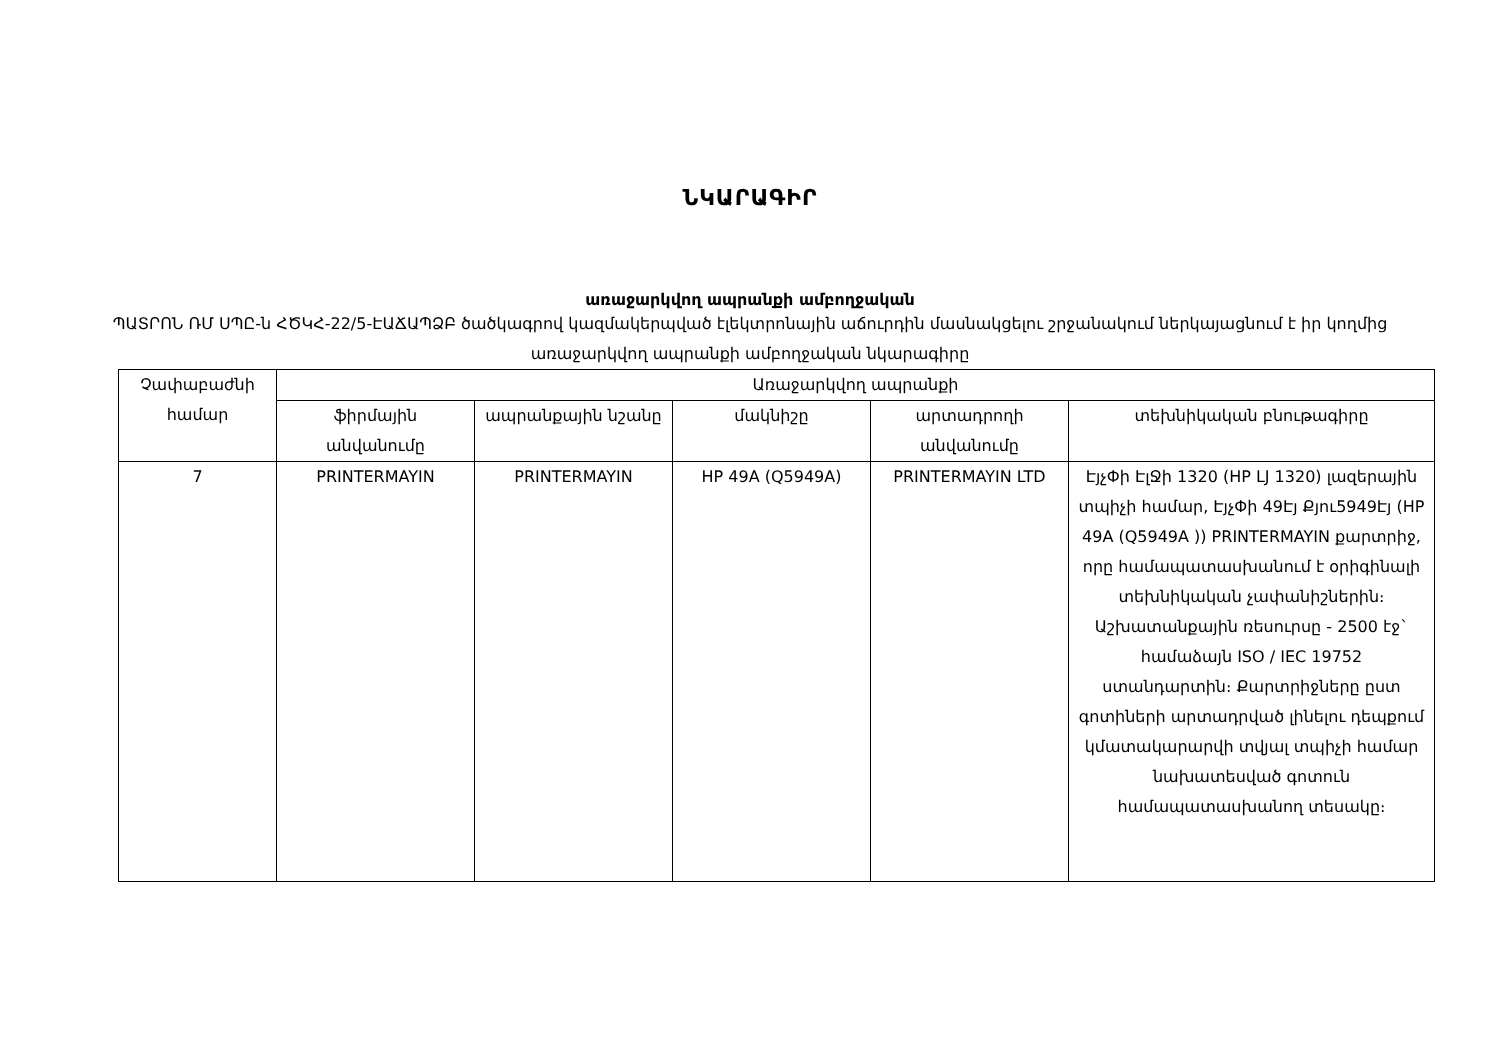ՆԿԱՐԱԳԻՐ
առաջարկվող ապրանքի ամբողջական
ՊԱՏՐՈՆ ՌՄ ՍՊԸ-ն ՀԾԿՀ-22/5-ԷԱՃԱՊՁԲ ծածկագրով կազմակերպված էլեկտրոնային աճուրդին մասնակցելու շրջանակում ներկայացնում է իր կողմից առաջարկվող ապրանքի ամբողջական նկարագիրը
| Չափաբաժնի համար | Առաջարկվող ապրանքի | | | | |
| --- | --- | --- | --- | --- | --- |
| | ֆիրմային անվանումը | ապրանքային նշանը | մակնիշը | արտադրողի անվանումը | տեխնիկական բնութագիրը |
| 7 | PRINTERMAYIN | PRINTERMAYIN | HP 49A (Q5949A) | PRINTERMAYIN LTD | ԷյչՓի ԷլՋի 1320 (HP LJ 1320) լազերային տպիչի համար, ԷյչՓի 49Էյ Քյու5949Էյ (HP 49A (Q5949A )) PRINTERMAYIN քարտրիջ, որը համապատասխանում է օրիգինալի տեխնիկական չափանիշներին։ Աշխատանքային ռեսուրսը - 2500 էջ` համաձայն ISO / IEC 19752 ստանդարտին։ Քարտրիջները ըստ գոտիների արտադրված լինելու դեպքում կմատակարարվի տվյալ տպիչի համար նախատեսված գոտուն համապատասխանող տեսակը։ |